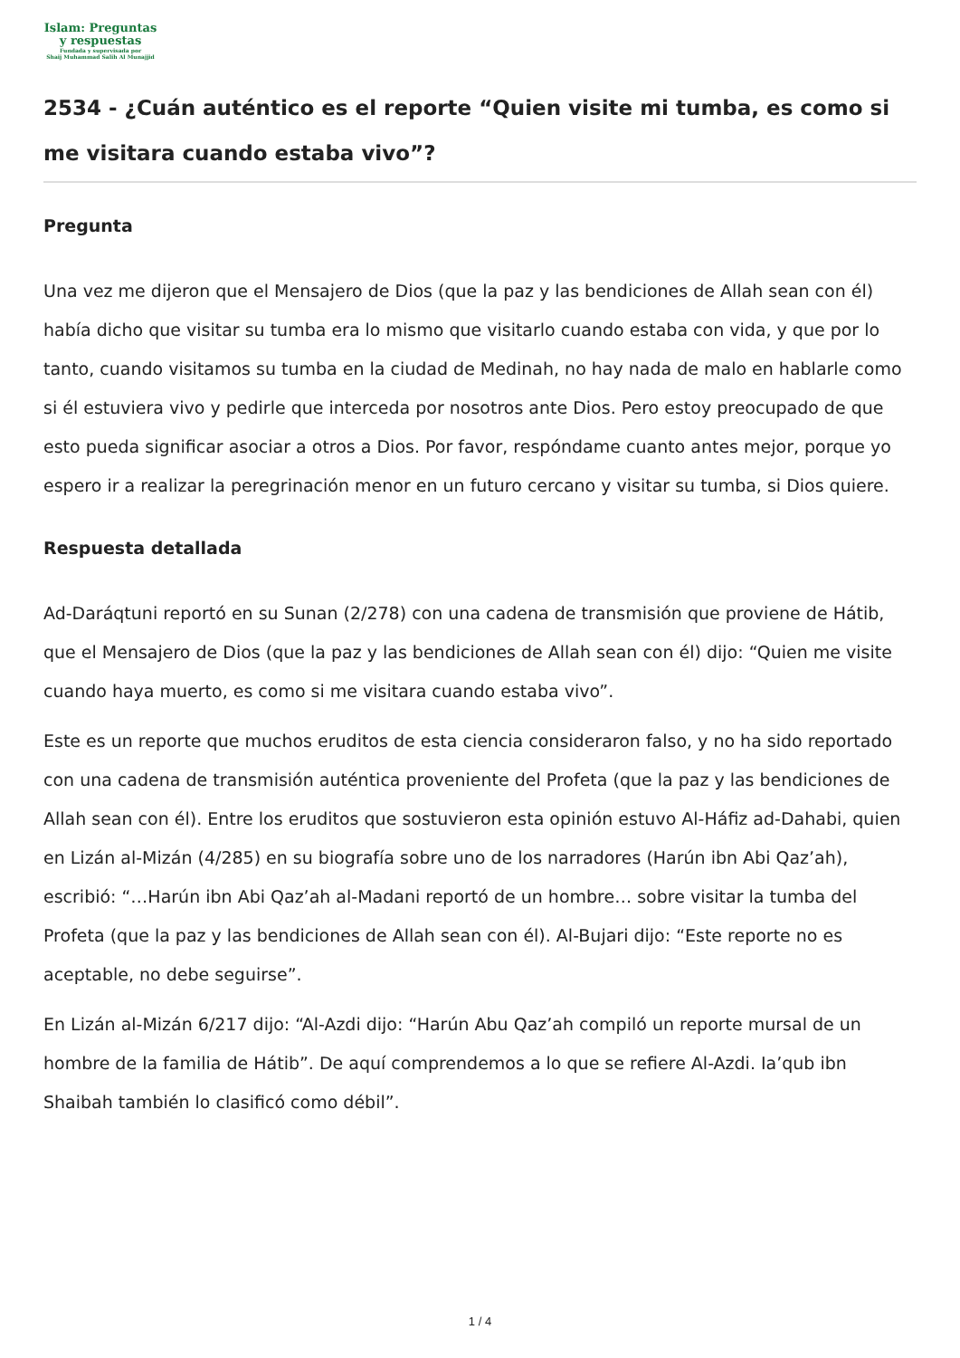Islam: Preguntas
y respuestas
Fundada y supervisada por
Shaij Muhammad Salih Al Munajjid
2534 - ¿Cuán auténtico es el reporte “Quien visite mi tumba, es como si me visitara cuando estaba vivo”?
Pregunta
Una vez me dijeron que el Mensajero de Dios (que la paz y las bendiciones de Allah sean con él) había dicho que visitar su tumba era lo mismo que visitarlo cuando estaba con vida, y que por lo tanto, cuando visitamos su tumba en la ciudad de Medinah, no hay nada de malo en hablarle como si él estuviera vivo y pedirle que interceda por nosotros ante Dios. Pero estoy preocupado de que esto pueda significar asociar a otros a Dios. Por favor, respóndame cuanto antes mejor, porque yo espero ir a realizar la peregrinación menor en un futuro cercano y visitar su tumba, si Dios quiere.
Respuesta detallada
Ad-Daráqtuni reportó en su Sunan (2/278) con una cadena de transmisión que proviene de Hátib, que el Mensajero de Dios (que la paz y las bendiciones de Allah sean con él) dijo: “Quien me visite cuando haya muerto, es como si me visitara cuando estaba vivo”.
Este es un reporte que muchos eruditos de esta ciencia consideraron falso, y no ha sido reportado con una cadena de transmisión auténtica proveniente del Profeta (que la paz y las bendiciones de Allah sean con él). Entre los eruditos que sostuvieron esta opinión estuvo Al-Háfiz ad-Dahabi, quien en Lizán al-Mizán (4/285) en su biografía sobre uno de los narradores (Harún ibn Abi Qaz’ah), escribió: “…Harún ibn Abi Qaz’ah al-Madani reportó de un hombre… sobre visitar la tumba del Profeta (que la paz y las bendiciones de Allah sean con él). Al-Bujari dijo: “Este reporte no es aceptable, no debe seguirse”.
En Lizán al-Mizán 6/217 dijo: “Al-Azdi dijo: “Harún Abu Qaz’ah compiló un reporte mursal de un hombre de la familia de Hátib”. De aquí comprendemos a lo que se refiere Al-Azdi. Ia’qub ibn Shaibah también lo clasificó como débil”.
1 / 4